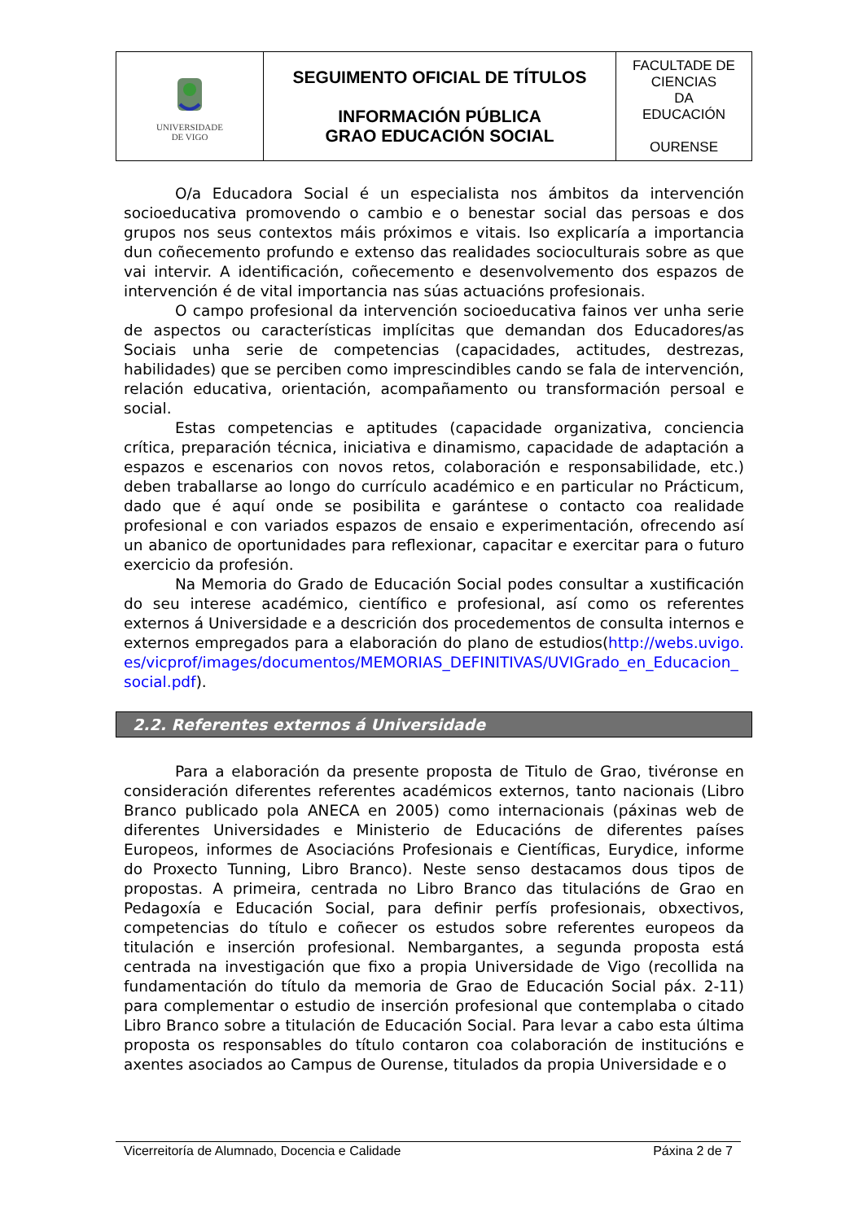| UNIVERSIDADE DE VIGO | SEGUIMENTO OFICIAL DE TÍTULOS INFORMACIÓN PÚBLICA GRAO EDUCACIÓN SOCIAL | FACULTADE DE CIENCIAS DA EDUCACIÓN OURENSE |
O/a Educadora Social é un especialista nos ámbitos da intervención socioeducativa promovendo o cambio e o benestar social das persoas e dos grupos nos seus contextos máis próximos e vitais. Iso explicaría a importancia dun coñecemento profundo e extenso das realidades socioculturais sobre as que vai intervir. A identificación, coñecemento e desenvolvemento dos espazos de intervención é de vital importancia nas súas actuacións profesionais.
O campo profesional da intervención socioeducativa fainos ver unha serie de aspectos ou características implícitas que demandan dos Educadores/as Sociais unha serie de competencias (capacidades, actitudes, destrezas, habilidades) que se perciben como imprescindibles cando se fala de intervención, relación educativa, orientación, acompañamento ou transformación persoal e social.
Estas competencias e aptitudes (capacidade organizativa, conciencia crítica, preparación técnica, iniciativa e dinamismo, capacidade de adaptación a espazos e escenarios con novos retos, colaboración e responsabilidade, etc.) deben traballarse ao longo do currículo académico e en particular no Prácticum, dado que é aquí onde se posibilita e garántese o contacto coa realidade profesional e con variados espazos de ensaio e experimentación, ofrecendo así un abanico de oportunidades para reflexionar, capacitar e exercitar para o futuro exercicio da profesión.
Na Memoria do Grado de Educación Social podes consultar a xustificación do seu interese académico, científico e profesional, así como os referentes externos á Universidade e a descrición dos procedementos de consulta internos e externos empregados para a elaboración do plano de estudios(http://webs.uvigo.es/vicprof/images/documentos/MEMORIAS_DEFINITIVAS/UVIGrado_en_Educacion_social.pdf).
2.2. Referentes externos á Universidade
Para a elaboración da presente proposta de Titulo de Grao, tivéronse en consideración diferentes referentes académicos externos, tanto nacionais (Libro Branco publicado pola ANECA en 2005) como internacionais (páxinas web de diferentes Universidades e Ministerio de Educacións de diferentes países Europeos, informes de Asociacións Profesionais e Científicas, Eurydice, informe do Proxecto Tunning, Libro Branco). Neste senso destacamos dous tipos de propostas. A primeira, centrada no Libro Branco das titulacións de Grao en Pedagoxía e Educación Social, para definir perfís profesionais, obxectivos, competencias do título e coñecer os estudos sobre referentes europeos da titulación e inserción profesional. Nembargantes, a segunda proposta está centrada na investigación que fixo a propia Universidade de Vigo (recollida na fundamentación do título da memoria de Grao de Educación Social páx. 2-11) para complementar o estudio de inserción profesional que contemplaba o citado Libro Branco sobre a titulación de Educación Social. Para levar a cabo esta última proposta os responsables do título contaron coa colaboración de institucións e axentes asociados ao Campus de Ourense, titulados da propia Universidade e o
Vicerreitoría de Alumnado, Docencia e Calidade Páxina 2 de 7